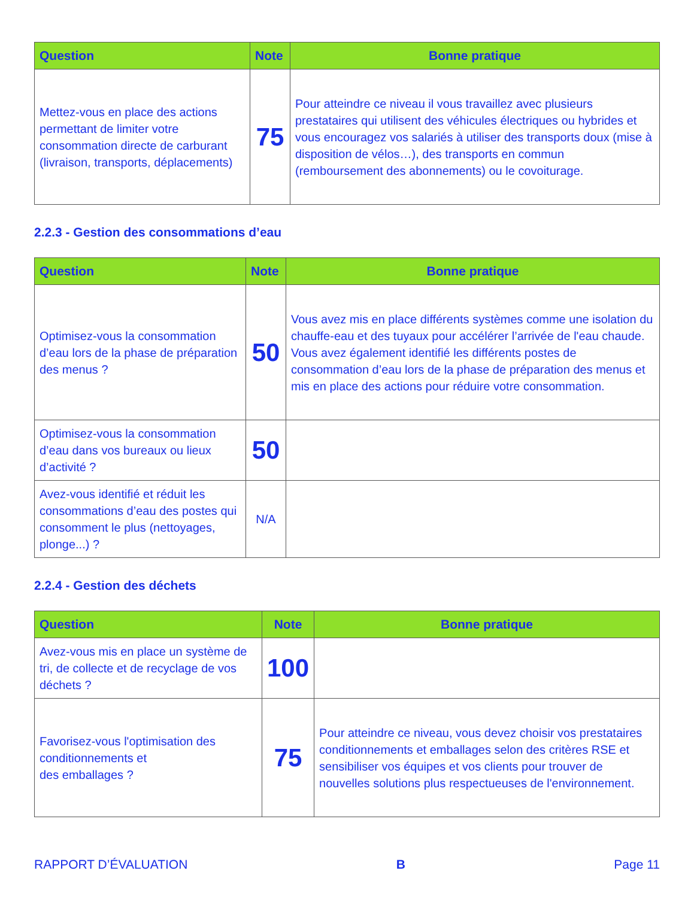| Question | Note | Bonne pratique |
| --- | --- | --- |
| Mettez-vous en place des actions permettant de limiter votre consommation directe de carburant (livraison, transports, déplacements) | 75 | Pour atteindre ce niveau il vous travaillez avec plusieurs prestataires qui utilisent des véhicules électriques ou hybrides et vous encouragez vos salariés à utiliser des transports doux (mise à disposition de vélos…), des transports en commun (remboursement des abonnements) ou le covoiturage. |
2.2.3 - Gestion des consommations d’eau
| Question | Note | Bonne pratique |
| --- | --- | --- |
| Optimisez-vous la consommation d’eau lors de la phase de préparation des menus ? | 50 | Vous avez mis en place différents systèmes comme une isolation du chauffe-eau et des tuyaux pour accélérer l’arrivée de l'eau chaude. Vous avez également identifié les différents postes de consommation d’eau lors de la phase de préparation des menus et mis en place des actions pour réduire votre consommation. |
| Optimisez-vous la consommation d’eau dans vos bureaux ou lieux d’activité ? | 50 | |
| Avez-vous identifié et réduit les consommations d’eau des postes qui consomment le plus (nettoyages, plonge...) ? | N/A | |
2.2.4 - Gestion des déchets
| Question | Note | Bonne pratique |
| --- | --- | --- |
| Avez-vous mis en place un système de tri, de collecte et de recyclage de vos déchets ? | 100 | |
| Favorisez-vous l'optimisation des conditionnements et des emballages ? | 75 | Pour atteindre ce niveau, vous devez choisir vos prestataires conditionnements et emballages selon des critères RSE et sensibiliser vos équipes et vos clients pour trouver de nouvelles solutions plus respectueuses de l'environnement. |
RAPPORT D’ÉVALUATION B Page 11